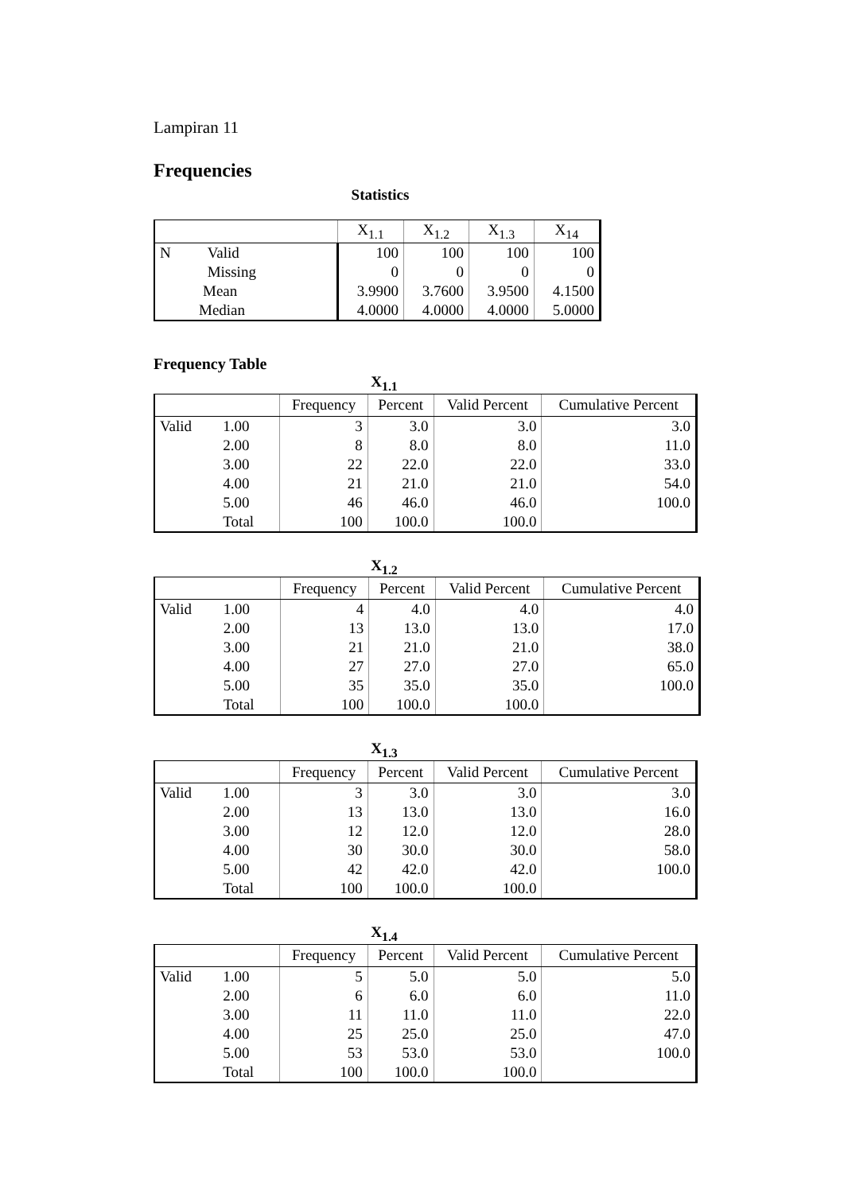Lampiran 11
Frequencies
Statistics
| | | X<sub>1.1</sub> | X<sub>1.2</sub> | X<sub>1.3</sub> | X<sub>14</sub> |
| --- | --- | --- | --- | --- | --- |
| N | Valid | 100 | 100 | 100 | 100 |
| | Missing | 0 | 0 | 0 | 0 |
| Mean | | 3.9900 | 3.7600 | 3.9500 | 4.1500 |
| Median | | 4.0000 | 4.0000 | 4.0000 | 5.0000 |
Frequency Table
X<sub>1.1</sub>
| | | Frequency | Percent | Valid Percent | Cumulative Percent |
| --- | --- | --- | --- | --- | --- |
| Valid | 1.00 | 3 | 3.0 | 3.0 | 3.0 |
| | 2.00 | 8 | 8.0 | 8.0 | 11.0 |
| | 3.00 | 22 | 22.0 | 22.0 | 33.0 |
| | 4.00 | 21 | 21.0 | 21.0 | 54.0 |
| | 5.00 | 46 | 46.0 | 46.0 | 100.0 |
| | Total | 100 | 100.0 | 100.0 | |
X<sub>1.2</sub>
| | | Frequency | Percent | Valid Percent | Cumulative Percent |
| --- | --- | --- | --- | --- | --- |
| Valid | 1.00 | 4 | 4.0 | 4.0 | 4.0 |
| | 2.00 | 13 | 13.0 | 13.0 | 17.0 |
| | 3.00 | 21 | 21.0 | 21.0 | 38.0 |
| | 4.00 | 27 | 27.0 | 27.0 | 65.0 |
| | 5.00 | 35 | 35.0 | 35.0 | 100.0 |
| | Total | 100 | 100.0 | 100.0 | |
X<sub>1.3</sub>
| | | Frequency | Percent | Valid Percent | Cumulative Percent |
| --- | --- | --- | --- | --- | --- |
| Valid | 1.00 | 3 | 3.0 | 3.0 | 3.0 |
| | 2.00 | 13 | 13.0 | 13.0 | 16.0 |
| | 3.00 | 12 | 12.0 | 12.0 | 28.0 |
| | 4.00 | 30 | 30.0 | 30.0 | 58.0 |
| | 5.00 | 42 | 42.0 | 42.0 | 100.0 |
| | Total | 100 | 100.0 | 100.0 | |
X<sub>1.4</sub>
| | | Frequency | Percent | Valid Percent | Cumulative Percent |
| --- | --- | --- | --- | --- | --- |
| Valid | 1.00 | 5 | 5.0 | 5.0 | 5.0 |
| | 2.00 | 6 | 6.0 | 6.0 | 11.0 |
| | 3.00 | 11 | 11.0 | 11.0 | 22.0 |
| | 4.00 | 25 | 25.0 | 25.0 | 47.0 |
| | 5.00 | 53 | 53.0 | 53.0 | 100.0 |
| | Total | 100 | 100.0 | 100.0 | |